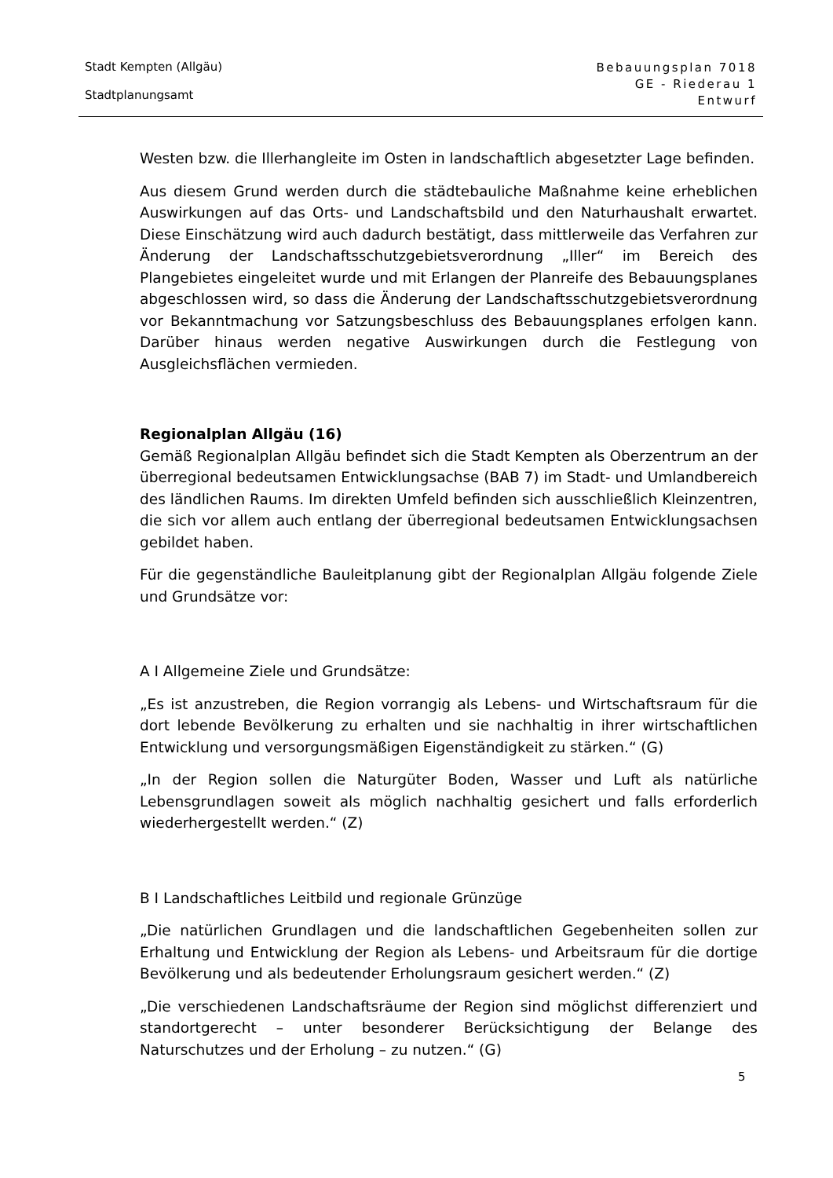Stadt Kempten (Allgäu)
Stadtplanungsamt
Bebauungsplan 7018
GE - Riederau 1
Entwurf
Westen bzw. die Illerhangleite im Osten in landschaftlich abgesetzter Lage befinden.
Aus diesem Grund werden durch die städtebauliche Maßnahme keine erheblichen Auswirkungen auf das Orts- und Landschaftsbild und den Naturhaushalt erwartet. Diese Einschätzung wird auch dadurch bestätigt, dass mittlerweile das Verfahren zur Änderung der Landschaftsschutzgebietsverordnung „Iller“ im Bereich des Plangebietes eingeleitet wurde und mit Erlangen der Planreife des Bebauungsplanes abgeschlossen wird, so dass die Änderung der Landschaftsschutzgebietsverordnung vor Bekanntmachung vor Satzungsbeschluss des Bebauungsplanes erfolgen kann. Darüber hinaus werden negative Auswirkungen durch die Festlegung von Ausgleichsflächen vermieden.
Regionalplan Allgäu (16)
Gemäß Regionalplan Allgäu befindet sich die Stadt Kempten als Oberzentrum an der überregional bedeutsamen Entwicklungsachse (BAB 7) im Stadt- und Umlandbereich des ländlichen Raums. Im direkten Umfeld befinden sich ausschließlich Kleinzentren, die sich vor allem auch entlang der überregional bedeutsamen Entwicklungsachsen gebildet haben.
Für die gegenständliche Bauleitplanung gibt der Regionalplan Allgäu folgende Ziele und Grundsätze vor:
A I Allgemeine Ziele und Grundsätze:
„Es ist anzustreben, die Region vorrangig als Lebens- und Wirtschaftsraum für die dort lebende Bevölkerung zu erhalten und sie nachhaltig in ihrer wirtschaftlichen Entwicklung und versorgungsmäßigen Eigenständigkeit zu stärken.“ (G)
„In der Region sollen die Naturgüter Boden, Wasser und Luft als natürliche Lebensgrundlagen soweit als möglich nachhaltig gesichert und falls erforderlich wiederhergestellt werden.“ (Z)
B I Landschaftliches Leitbild und regionale Grünzüge
„Die natürlichen Grundlagen und die landschaftlichen Gegebenheiten sollen zur Erhaltung und Entwicklung der Region als Lebens- und Arbeitsraum für die dortige Bevölkerung und als bedeutender Erholungsraum gesichert werden.“ (Z)
„Die verschiedenen Landschaftsräume der Region sind möglichst differenziert und standortgerecht – unter besonderer Berücksichtigung der Belange des Naturschutzes und der Erholung – zu nutzen.“ (G)
5